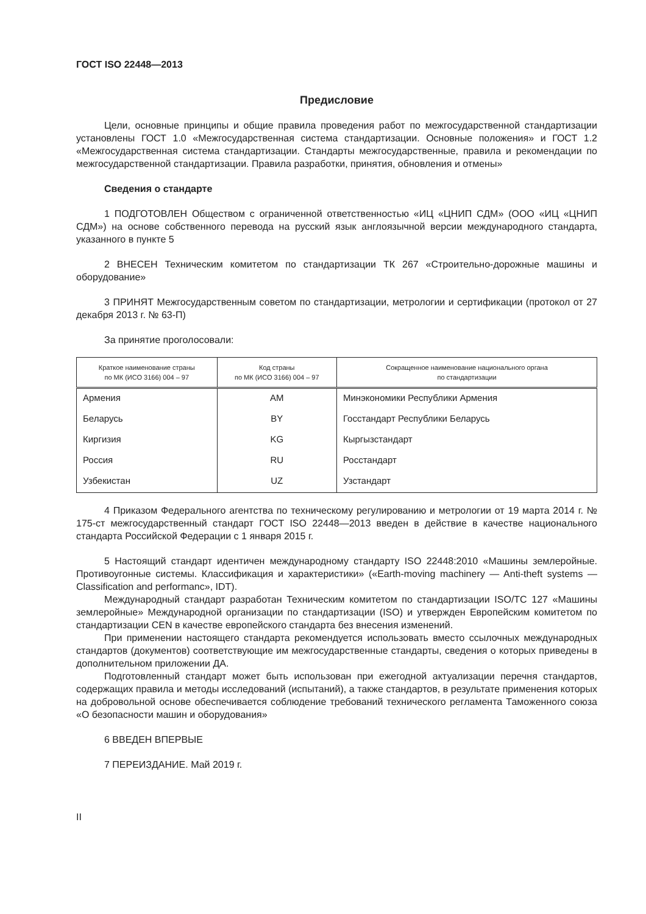ГОСТ ISO 22448—2013
Предисловие
Цели, основные принципы и общие правила проведения работ по межгосударственной стандартизации установлены ГОСТ 1.0 «Межгосударственная система стандартизации. Основные положения» и ГОСТ 1.2 «Межгосударственная система стандартизации. Стандарты межгосударственные, правила и рекомендации по межгосударственной стандартизации. Правила разработки, принятия, обновления и отмены»
Сведения о стандарте
1 ПОДГОТОВЛЕН Обществом с ограниченной ответственностью «ИЦ «ЦНИП СДМ» (ООО «ИЦ «ЦНИП СДМ») на основе собственного перевода на русский язык англоязычной версии международного стандарта, указанного в пункте 5
2 ВНЕСЕН Техническим комитетом по стандартизации ТК 267 «Строительно-дорожные машины и оборудование»
3 ПРИНЯТ Межгосударственным советом по стандартизации, метрологии и сертификации (протокол от 27 декабря 2013 г. № 63-П)
За принятие проголосовали:
| Краткое наименование страны по МК (ИСО 3166) 004 – 97 | Код страны по МК (ИСО 3166) 004 – 97 | Сокращенное наименование национального органа по стандартизации |
| --- | --- | --- |
| Армения | AM | Минэкономики Республики Армения |
| Беларусь | BY | Госстандарт Республики Беларусь |
| Киргизия | KG | Кыргызстандарт |
| Россия | RU | Росстандарт |
| Узбекистан | UZ | Узстандарт |
4 Приказом Федерального агентства по техническому регулированию и метрологии от 19 марта 2014 г. № 175-ст межгосударственный стандарт ГОСТ ISO 22448—2013 введен в действие в качестве национального стандарта Российской Федерации с 1 января 2015 г.
5 Настоящий стандарт идентичен международному стандарту ISO 22448:2010 «Машины землеройные. Противоугонные системы. Классификация и характеристики» («Earth-moving machinery — Anti-theft systems — Classification and performanc», IDT).
Международный стандарт разработан Техническим комитетом по стандартизации ISO/TC 127 «Машины землеройные» Международной организации по стандартизации (ISO) и утвержден Европейским комитетом по стандартизации CEN в качестве европейского стандарта без внесения изменений.
При применении настоящего стандарта рекомендуется использовать вместо ссылочных международных стандартов (документов) соответствующие им межгосударственные стандарты, сведения о которых приведены в дополнительном приложении ДА.
Подготовленный стандарт может быть использован при ежегодной актуализации перечня стандартов, содержащих правила и методы исследований (испытаний), а также стандартов, в результате применения которых на добровольной основе обеспечивается соблюдение требований технического регламента Таможенного союза «О безопасности машин и оборудования»
6 ВВЕДЕН ВПЕРВЫЕ
7 ПЕРЕИЗДАНИЕ. Май 2019 г.
II